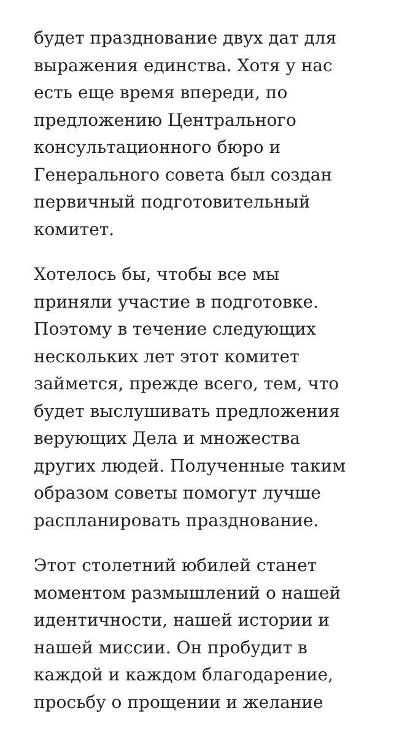будет празднование двух дат для
выражения единства. Хотя у нас
есть еще время впереди, по
предложению Центрального
консультационного бюро и
Генерального совета был создан
первичный подготовительный
комитет.
Хотелось бы, чтобы все мы
приняли участие в подготовке.
Поэтому в течение следующих
нескольких лет этот комитет
займется, прежде всего, тем, что
будет выслушивать предложения
верующих Дела и множества
других людей. Полученные таким
образом советы помогут лучше
распланировать празднование.
Этот столетний юбилей станет
моментом размышлений о нашей
идентичности, нашей истории и
нашей миссии. Он пробудит в
каждой и каждом благодарение,
просьбу о прощении и желание